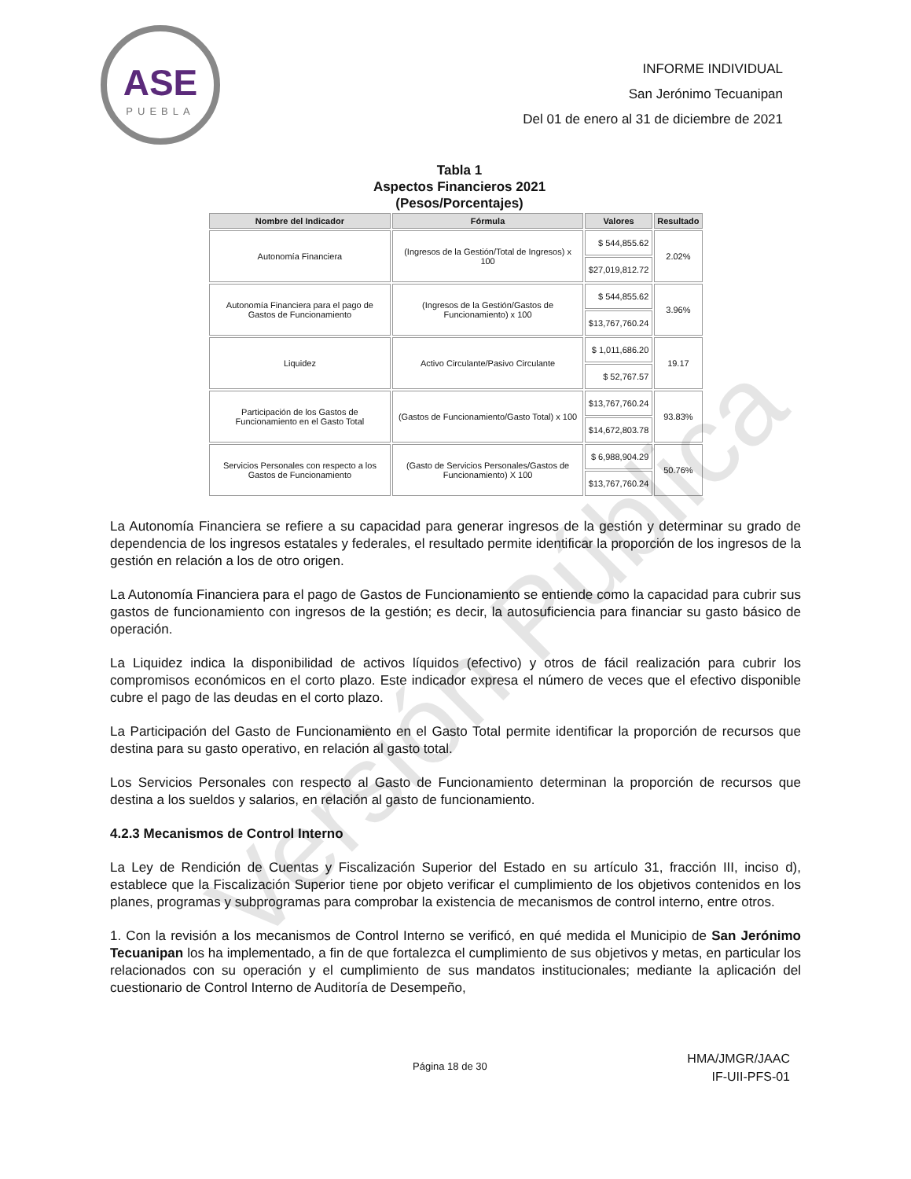ASE
PUEBLA
INFORME INDIVIDUAL
San Jerónimo Tecuanipan
Del 01 de enero al 31 de diciembre de 2021
Tabla 1
Aspectos Financieros 2021
(Pesos/Porcentajes)
| Nombre del Indicador | Fórmula | Valores | Resultado |
| --- | --- | --- | --- |
| Autonomía Financiera | (Ingresos de la Gestión/Total de Ingresos) x 100 | $ 544,855.62 | 2.02% |
| | | $27,019,812.72 | |
| Autonomía Financiera para el pago de Gastos de Funcionamiento | (Ingresos de la Gestión/Gastos de Funcionamiento) x 100 | $ 544,855.62 | 3.96% |
| | | $13,767,760.24 | |
| Liquidez | Activo Circulante/Pasivo Circulante | $ 1,011,686.20 | 19.17 |
| | | $ 52,767.57 | |
| Participación de los Gastos de Funcionamiento en el Gasto Total | (Gastos de Funcionamiento/Gasto Total) x 100 | $13,767,760.24 | 93.83% |
| | | $14,672,803.78 | |
| Servicios Personales con respecto a los Gastos de Funcionamiento | (Gasto de Servicios Personales/Gastos de Funcionamiento) X 100 | $ 6,988,904.29 | 50.76% |
| | | $13,767,760.24 | |
La Autonomía Financiera se refiere a su capacidad para generar ingresos de la gestión y determinar su grado de dependencia de los ingresos estatales y federales, el resultado permite identificar la proporción de los ingresos de la gestión en relación a los de otro origen.
La Autonomía Financiera para el pago de Gastos de Funcionamiento se entiende como la capacidad para cubrir sus gastos de funcionamiento con ingresos de la gestión; es decir, la autosuficiencia para financiar su gasto básico de operación.
La Liquidez indica la disponibilidad de activos líquidos (efectivo) y otros de fácil realización para cubrir los compromisos económicos en el corto plazo. Este indicador expresa el número de veces que el efectivo disponible cubre el pago de las deudas en el corto plazo.
La Participación del Gasto de Funcionamiento en el Gasto Total permite identificar la proporción de recursos que destina para su gasto operativo, en relación al gasto total.
Los Servicios Personales con respecto al Gasto de Funcionamiento determinan la proporción de recursos que destina a los sueldos y salarios, en relación al gasto de funcionamiento.
4.2.3 Mecanismos de Control Interno
La Ley de Rendición de Cuentas y Fiscalización Superior del Estado en su artículo 31, fracción III, inciso d), establece que la Fiscalización Superior tiene por objeto verificar el cumplimiento de los objetivos contenidos en los planes, programas y subprogramas para comprobar la existencia de mecanismos de control interno, entre otros.
1. Con la revisión a los mecanismos de Control Interno se verificó, en qué medida el Municipio de San Jerónimo Tecuanipan los ha implementado, a fin de que fortalezca el cumplimiento de sus objetivos y metas, en particular los relacionados con su operación y el cumplimiento de sus mandatos institucionales; mediante la aplicación del cuestionario de Control Interno de Auditoría de Desempeño,
Página 18 de 30
HMA/JMGR/JAAC
IF-UII-PFS-01
Versión Pública